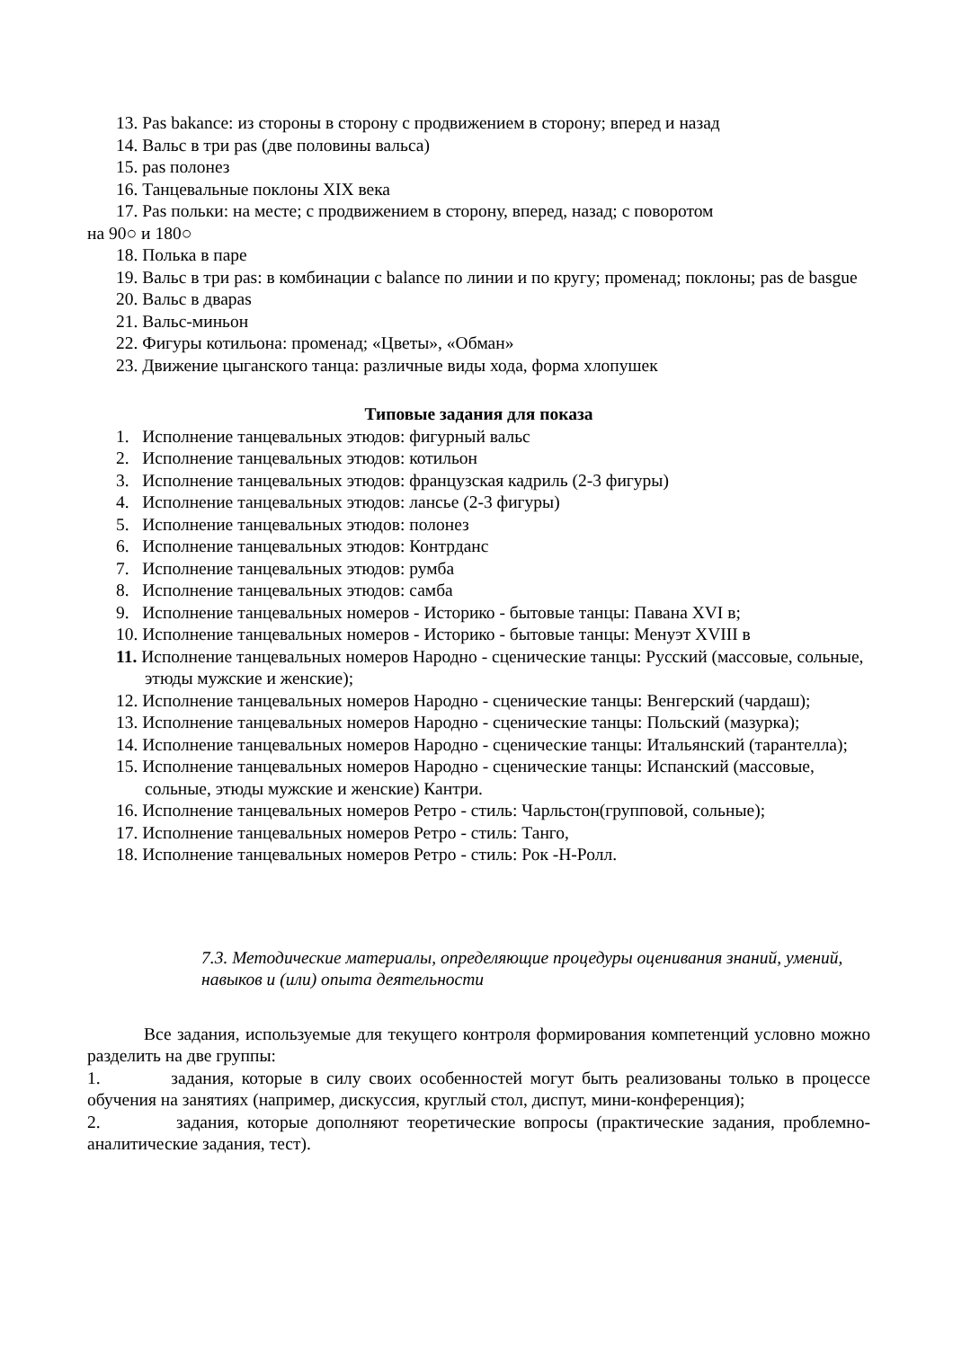13. Pas bakance: из стороны в сторону с продвижением в сторону; вперед и назад
14. Вальс в три pas (две половины вальса)
15. pas полонез
16. Танцевальные поклоны XIX века
17. Pas польки: на месте; с продвижением в сторону, вперед, назад; с поворотом
на 90○ и 180○
18. Полька в паре
19. Вальс в три pas: в комбинации с balance по линии и по кругу; променад; поклоны; pas de basgue
20. Вальс в дваpas
21. Вальс-миньон
22. Фигуры котильона: променад; «Цветы», «Обман»
23. Движение цыганского танца: различные виды хода, форма хлопушек
Типовые задания для показа
1. Исполнение танцевальных этюдов: фигурный вальс
2. Исполнение танцевальных этюдов: котильон
3. Исполнение танцевальных этюдов: французская кадриль (2-3 фигуры)
4. Исполнение танцевальных этюдов: лансье (2-3 фигуры)
5. Исполнение танцевальных этюдов: полонез
6. Исполнение танцевальных этюдов: Контрданс
7. Исполнение танцевальных этюдов: румба
8. Исполнение танцевальных этюдов: самба
9. Исполнение танцевальных номеров - Историко - бытовые танцы: Павана XVI в;
10. Исполнение танцевальных номеров - Историко - бытовые танцы: Менуэт XVIII в
11. Исполнение танцевальных номеров Народно - сценические танцы: Русский (массовые, сольные, этюды мужские и женские);
12. Исполнение танцевальных номеров Народно - сценические танцы: Венгерский (чардаш);
13. Исполнение танцевальных номеров Народно - сценические танцы: Польский (мазурка);
14. Исполнение танцевальных номеров Народно - сценические танцы: Итальянский (тарантелла);
15. Исполнение танцевальных номеров Народно - сценические танцы: Испанский (массовые, сольные, этюды мужские и женские) Кантри.
16. Исполнение танцевальных номеров Ретро - стиль: Чарльстон(групповой, сольные);
17. Исполнение танцевальных номеров Ретро - стиль: Танго,
18. Исполнение танцевальных номеров Ретро - стиль: Рок -Н-Ролл.
7.3. Методические материалы, определяющие процедуры оценивания знаний, умений, навыков и (или) опыта деятельности
Все задания, используемые для текущего контроля формирования компетенций условно можно разделить на две группы:
1. задания, которые в силу своих особенностей могут быть реализованы только в процессе обучения на занятиях (например, дискуссия, круглый стол, диспут, мини-конференция);
2. задания, которые дополняют теоретические вопросы (практические задания, проблемно-аналитические задания, тест).